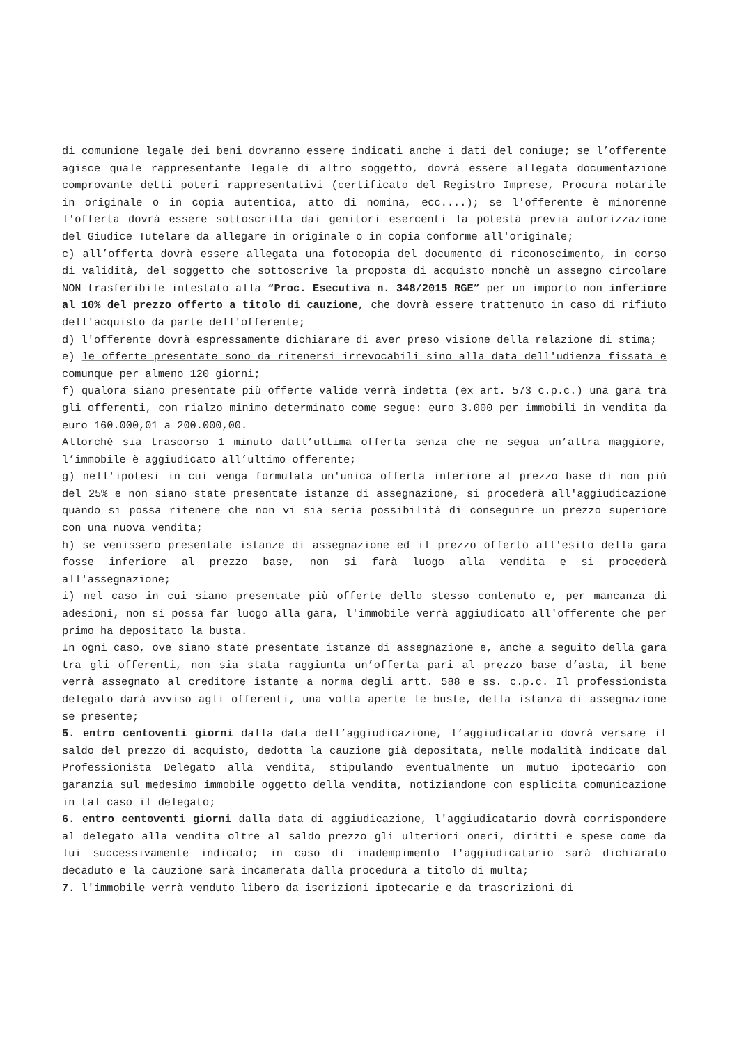di comunione legale dei beni dovranno essere indicati anche i dati del coniuge; se l’offerente agisce quale rappresentante legale di altro soggetto, dovrà essere allegata documentazione comprovante detti poteri rappresentativi (certificato del Registro Imprese, Procura notarile in originale o in copia autentica, atto di nomina, ecc....); se l'offerente è minorenne l'offerta dovrà essere sottoscritta dai genitori esercenti la potestà previa autorizzazione del Giudice Tutelare da allegare in originale o in copia conforme all'originale;
c) all’offerta dovrà essere allegata una fotocopia del documento di riconoscimento, in corso di validità, del soggetto che sottoscrive la proposta di acquisto nonchè un assegno circolare NON trasferibile intestato alla “Proc. Esecutiva n. 348/2015 RGE” per un importo non inferiore al 10% del prezzo offerto a titolo di cauzione, che dovrà essere trattenuto in caso di rifiuto dell'acquisto da parte dell'offerente;
d) l'offerente dovrà espressamente dichiarare di aver preso visione della relazione di stima;
e) le offerte presentate sono da ritenersi irrevocabili sino alla data dell'udienza fissata e comunque per almeno 120 giorni;
f) qualora siano presentate più offerte valide verrà indetta (ex art. 573 c.p.c.) una gara tra gli offerenti, con rialzo minimo determinato come segue: euro 3.000 per immobili in vendita da euro 160.000,01 a 200.000,00.
Allorché sia trascorso 1 minuto dall’ultima offerta senza che ne segua un’altra maggiore, l’immobile è aggiudicato all’ultimo offerente;
g) nell'ipotesi in cui venga formulata un'unica offerta inferiore al prezzo base di non più del 25% e non siano state presentate istanze di assegnazione, si procederà all'aggiudicazione quando si possa ritenere che non vi sia seria possibilità di conseguire un prezzo superiore con una nuova vendita;
h) se venissero presentate istanze di assegnazione ed il prezzo offerto all'esito della gara fosse inferiore al prezzo base, non si farà luogo alla vendita e si procederà all'assegnazione;
i) nel caso in cui siano presentate più offerte dello stesso contenuto e, per mancanza di adesioni, non si possa far luogo alla gara, l'immobile verrà aggiudicato all'offerente che per primo ha depositato la busta.
In ogni caso, ove siano state presentate istanze di assegnazione e, anche a seguito della gara tra gli offerenti, non sia stata raggiunta un’offerta pari al prezzo base d’asta, il bene verrà assegnato al creditore istante a norma degli artt. 588 e ss. c.p.c. Il professionista delegato darà avviso agli offerenti, una volta aperte le buste, della istanza di assegnazione se presente;
5. entro centoventi giorni dalla data dell’aggiudicazione, l’aggiudicatario dovrà versare il saldo del prezzo di acquisto, dedotta la cauzione già depositata, nelle modalità indicate dal Professionista Delegato alla vendita, stipulando eventualmente un mutuo ipotecario con garanzia sul medesimo immobile oggetto della vendita, notiziandone con esplicita comunicazione in tal caso il delegato;
6. entro centoventi giorni dalla data di aggiudicazione, l'aggiudicatario dovrà corrispondere al delegato alla vendita oltre al saldo prezzo gli ulteriori oneri, diritti e spese come da lui successivamente indicato; in caso di inadempimento l'aggiudicatario sarà dichiarato decaduto e la cauzione sarà incamerata dalla procedura a titolo di multa;
7. l'immobile verrà venduto libero da iscrizioni ipotecarie e da trascrizioni di